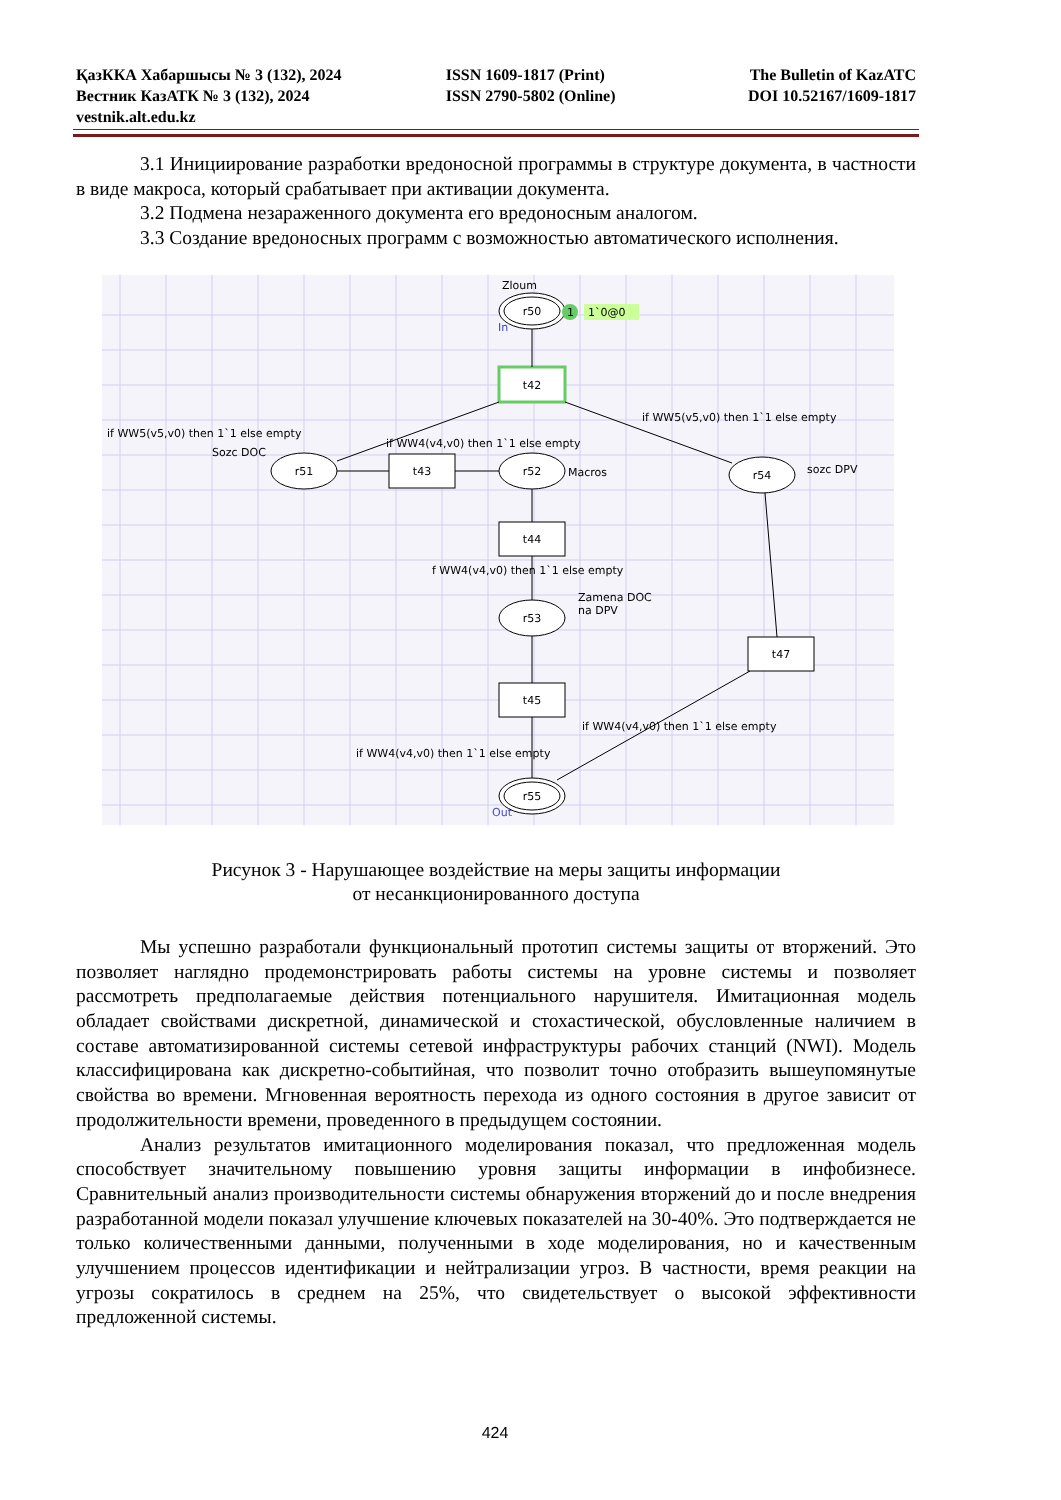| ҚазККА Хабаршысы № 3 (132), 2024 | ISSN 1609-1817 (Print) | The Bulletin of KazATC |
| Вестник КазАТК № 3 (132), 2024 | ISSN 2790-5802 (Online) | DOI 10.52167/1609-1817 |
| vestnik.alt.edu.kz | | |
3.1 Инициирование разработки вредоносной программы в структуре документа, в частности в виде макроса, который срабатывает при активации документа.
3.2 Подмена незараженного документа его вредоносным аналогом.
3.3 Создание вредоносных программ с возможностью автоматического исполнения.
r50
t42
r51
t43
r52
r54
t44
r53
t45
t47
r55
Zloum
1
1`0@0
if WW5(v5,v0) then 1`1 else empty
Sozc DOC
if WW4(v4,v0) then 1`1 else empty
if WW5(v5,v0) then 1`1 else empty
Macros
sozc DPV
f WW4(v4,v0) then 1`1 else empty
Zamena DOC
na DPV
if WW4(v4,v0) then 1`1 else empty
if WW4(v4,v0) then 1`1 else empty
In
Out
Рисунок 3 - Нарушающее воздействие на меры защиты информации
от несанкционированного доступа
Мы успешно разработали функциональный прототип системы защиты от вторжений. Это позволяет наглядно продемонстрировать работы системы на уровне системы и позволяет рассмотреть предполагаемые действия потенциального нарушителя. Имитационная модель обладает свойствами дискретной, динамической и стохастической, обусловленные наличием в составе автоматизированной системы сетевой инфраструктуры рабочих станций (NWI). Модель классифицирована как дискретно-событийная, что позволит точно отобразить вышеупомянутые свойства во времени. Мгновенная вероятность перехода из одного состояния в другое зависит от продолжительности времени, проведенного в предыдущем состоянии.
Анализ результатов имитационного моделирования показал, что предложенная модель способствует значительному повышению уровня защиты информации в инфобизнесе. Сравнительный анализ производительности системы обнаружения вторжений до и после внедрения разработанной модели показал улучшение ключевых показателей на 30-40%. Это подтверждается не только количественными данными, полученными в ходе моделирования, но и качественным улучшением процессов идентификации и нейтрализации угроз. В частности, время реакции на угрозы сократилось в среднем на 25%, что свидетельствует о высокой эффективности предложенной системы.
424